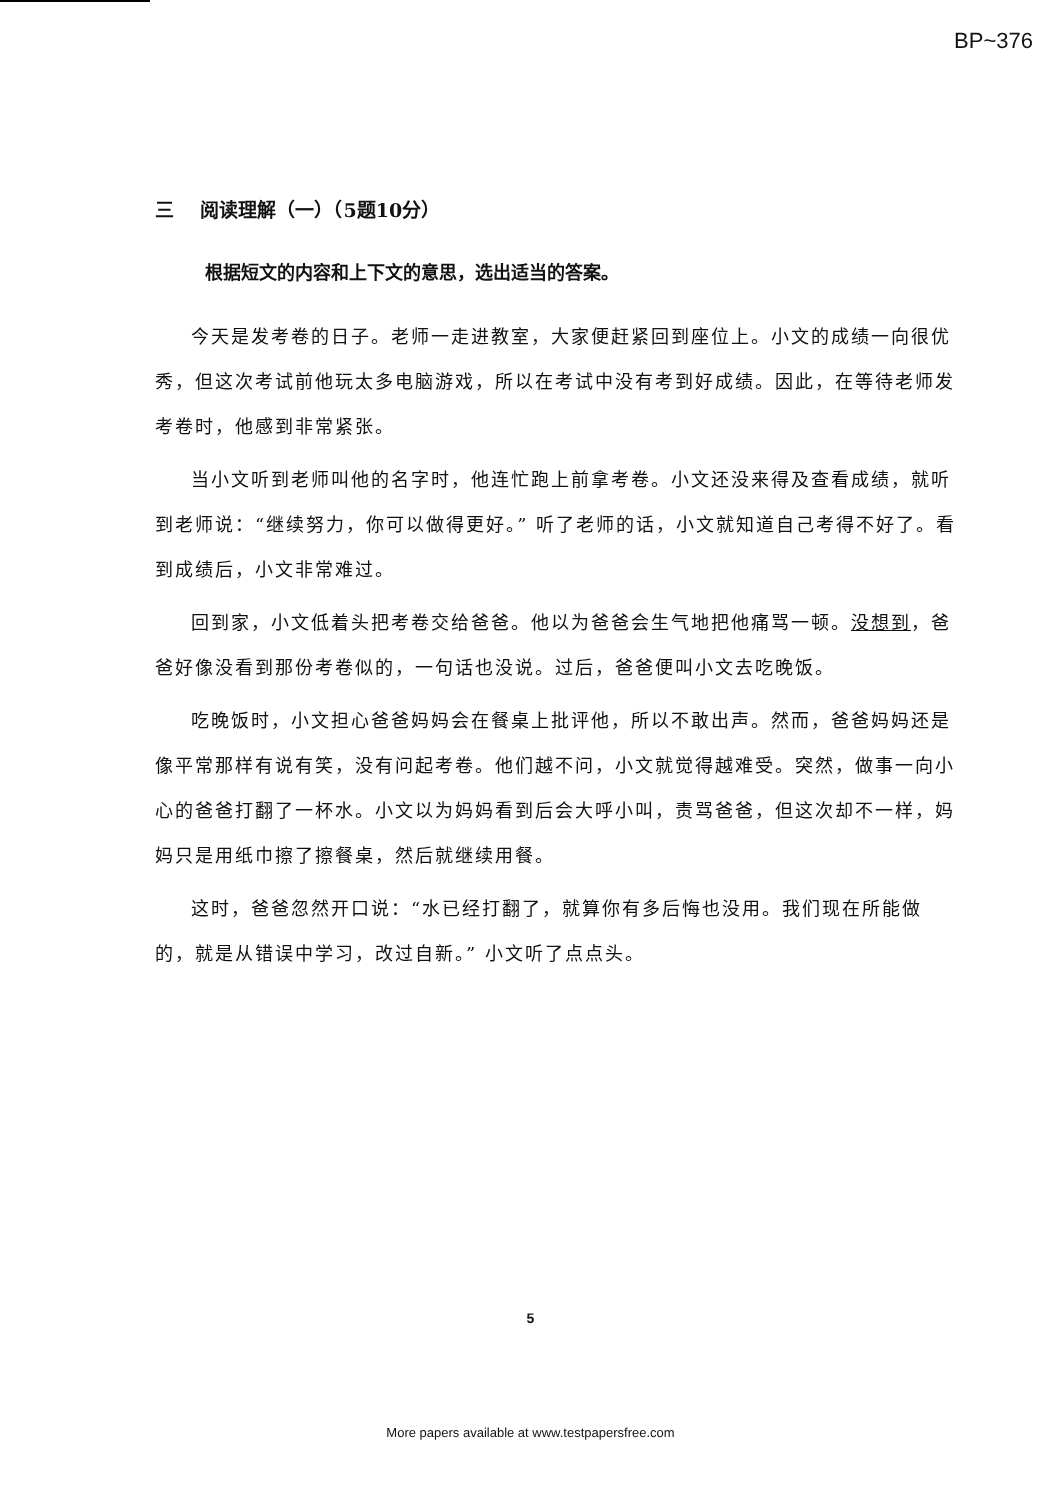BP~376
三 阅读理解（一）（5题10分）
根据短文的内容和上下文的意思，选出适当的答案。
今天是发考卷的日子。老师一走进教室，大家便赶紧回到座位上。小文的成绩一向很优秀，但这次考试前他玩太多电脑游戏，所以在考试中没有考到好成绩。因此，在等待老师发考卷时，他感到非常紧张。
当小文听到老师叫他的名字时，他连忙跑上前拿考卷。小文还没来得及查看成绩，就听到老师说：“继续努力，你可以做得更好。” 听了老师的话，小文就知道自己考得不好了。看到成绩后，小文非常难过。
回到家，小文低着头把考卷交给爸爸。他以为爸爸会生气地把他痛骂一顿。没想到，爸爸好像没看到那份考卷似的，一句话也没说。过后，爸爸便叫小文去吃晚饭。
吃晚饭时，小文担心爸爸妈妈会在餐桌上批评他，所以不敢出声。然而，爸爸妈妈还是像平常那样有说有笑，没有问起考卷。他们越不问，小文就觉得越难受。突然，做事一向小心的爸爸打翻了一杯水。小文以为妈妈看到后会大呼小叫，责骂爸爸，但这次却不一样，妈妈只是用纸巾擦了擦餐桌，然后就继续用餐。
这时，爸爸忽然开口说：“水已经打翻了，就算你有多后悔也没用。我们现在所能做的，就是从错误中学习，改过自新。” 小文听了点点头。
5
More papers available at www.testpapersfree.com